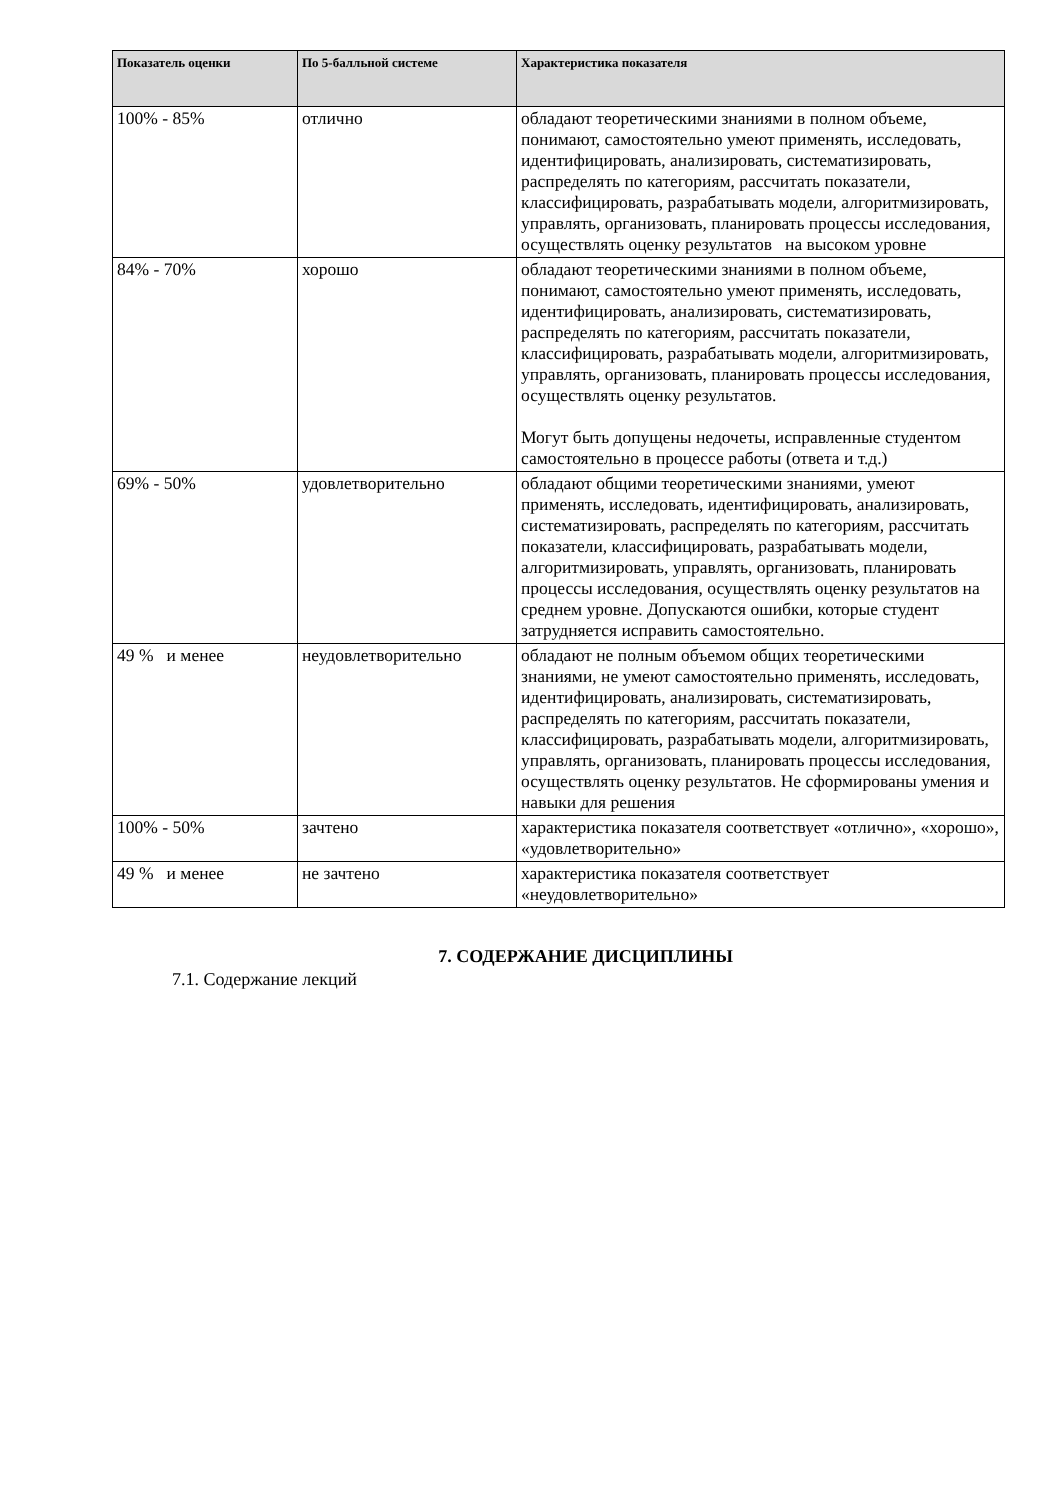| Показатель оценки | По 5-балльной системе | Характеристика показателя |
| --- | --- | --- |
| 100% - 85% | отлично | обладают теоретическими знаниями в полном объеме, понимают, самостоятельно умеют применять, исследовать, идентифицировать, анализировать, систематизировать, распределять по категориям, рассчитать показатели, классифицировать, разрабатывать модели, алгоритмизировать, управлять, организовать, планировать процессы исследования, осуществлять оценку результатов на высоком уровне |
| 84% - 70% | хорошо | обладают теоретическими знаниями в полном объеме, понимают, самостоятельно умеют применять, исследовать, идентифицировать, анализировать, систематизировать, распределять по категориям, рассчитать показатели, классифицировать, разрабатывать модели, алгоритмизировать, управлять, организовать, планировать процессы исследования, осуществлять оценку результатов. Могут быть допущены недочеты, исправленные студентом самостоятельно в процессе работы (ответа и т.д.) |
| 69% - 50% | удовлетворительно | обладают общими теоретическими знаниями, умеют применять, исследовать, идентифицировать, анализировать, систематизировать, распределять по категориям, рассчитать показатели, классифицировать, разрабатывать модели, алгоритмизировать, управлять, организовать, планировать процессы исследования, осуществлять оценку результатов на среднем уровне. Допускаются ошибки, которые студент затрудняется исправить самостоятельно. |
| 49 % и менее | неудовлетворительно | обладают не полным объемом общих теоретическими знаниями, не умеют самостоятельно применять, исследовать, идентифицировать, анализировать, систематизировать, распределять по категориям, рассчитать показатели, классифицировать, разрабатывать модели, алгоритмизировать, управлять, организовать, планировать процессы исследования, осуществлять оценку результатов. Не сформированы умения и навыки для решения |
| 100% - 50% | зачтено | характеристика показателя соответствует «отлично», «хорошо», «удовлетворительно» |
| 49 % и менее | не зачтено | характеристика показателя соответствует «неудовлетворительно» |
7. СОДЕРЖАНИЕ ДИСЦИПЛИНЫ
7.1. Содержание лекций